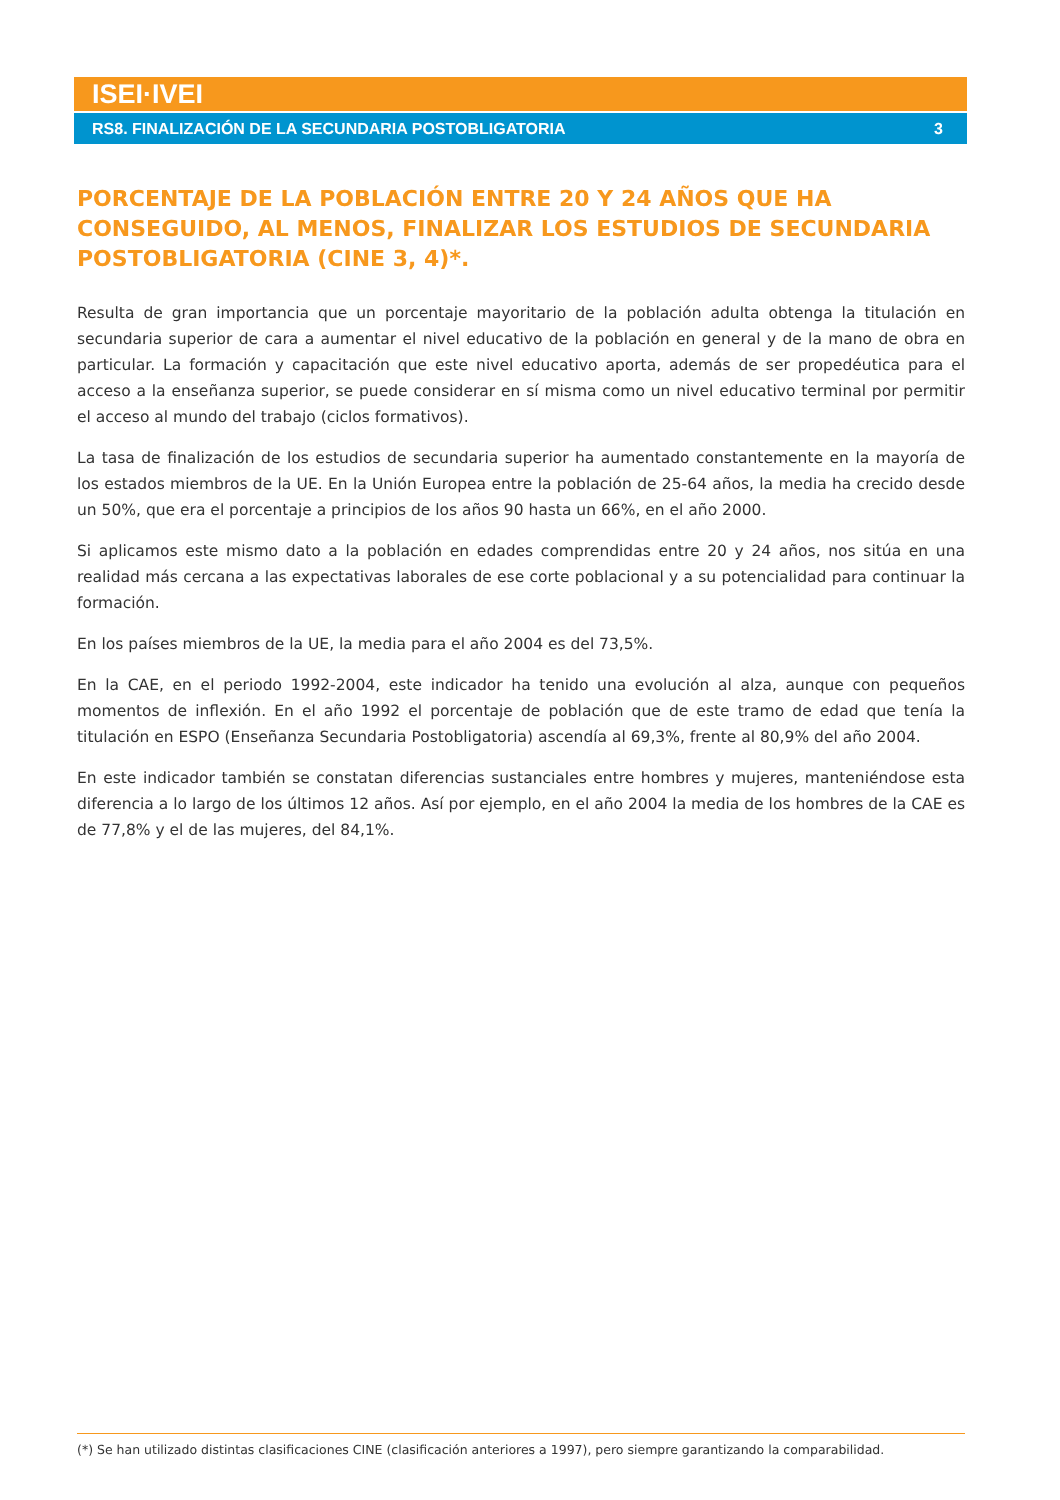ISEI·IVEI
RS8. FINALIZACIÓN DE LA SECUNDARIA POSTOBLIGATORIA 3
PORCENTAJE DE LA POBLACIÓN ENTRE 20 Y 24 AÑOS QUE HA CONSEGUIDO, AL MENOS, FINALIZAR LOS ESTUDIOS DE SECUNDARIA POSTOBLIGATORIA (CINE 3, 4)*.
Resulta de gran importancia que un porcentaje mayoritario de la población adulta obtenga la titulación en secundaria superior de cara a aumentar el nivel educativo de la población en general y de la mano de obra en particular. La formación y capacitación que este nivel educativo aporta, además de ser propedéutica para el acceso a la enseñanza superior, se puede considerar en sí misma como un nivel educativo terminal por permitir el acceso al mundo del trabajo (ciclos formativos).
La tasa de finalización de los estudios de secundaria superior ha aumentado constantemente en la mayoría de los estados miembros de la UE. En la Unión Europea entre la población de 25-64 años, la media ha crecido desde un 50%, que era el porcentaje a principios de los años 90 hasta un 66%, en el año 2000.
Si aplicamos este mismo dato a la población en edades comprendidas entre 20 y 24 años, nos sitúa en una realidad más cercana a las expectativas laborales de ese corte poblacional y a su potencialidad para continuar la formación.
En los países miembros de la UE, la media para el año 2004 es del 73,5%.
En la CAE, en el periodo 1992-2004, este indicador ha tenido una evolución al alza, aunque con pequeños momentos de inflexión. En el año 1992 el porcentaje de población que de este tramo de edad que tenía la titulación en ESPO (Enseñanza Secundaria Postobligatoria) ascendía al 69,3%, frente al 80,9% del año 2004.
En este indicador también se constatan diferencias sustanciales entre hombres y mujeres, manteniéndose esta diferencia a lo largo de los últimos 12 años. Así por ejemplo, en el año 2004 la media de los hombres de la CAE es de 77,8% y el de las mujeres, del 84,1%.
(*) Se han utilizado distintas clasificaciones CINE (clasificación anteriores a 1997), pero siempre garantizando la comparabilidad.